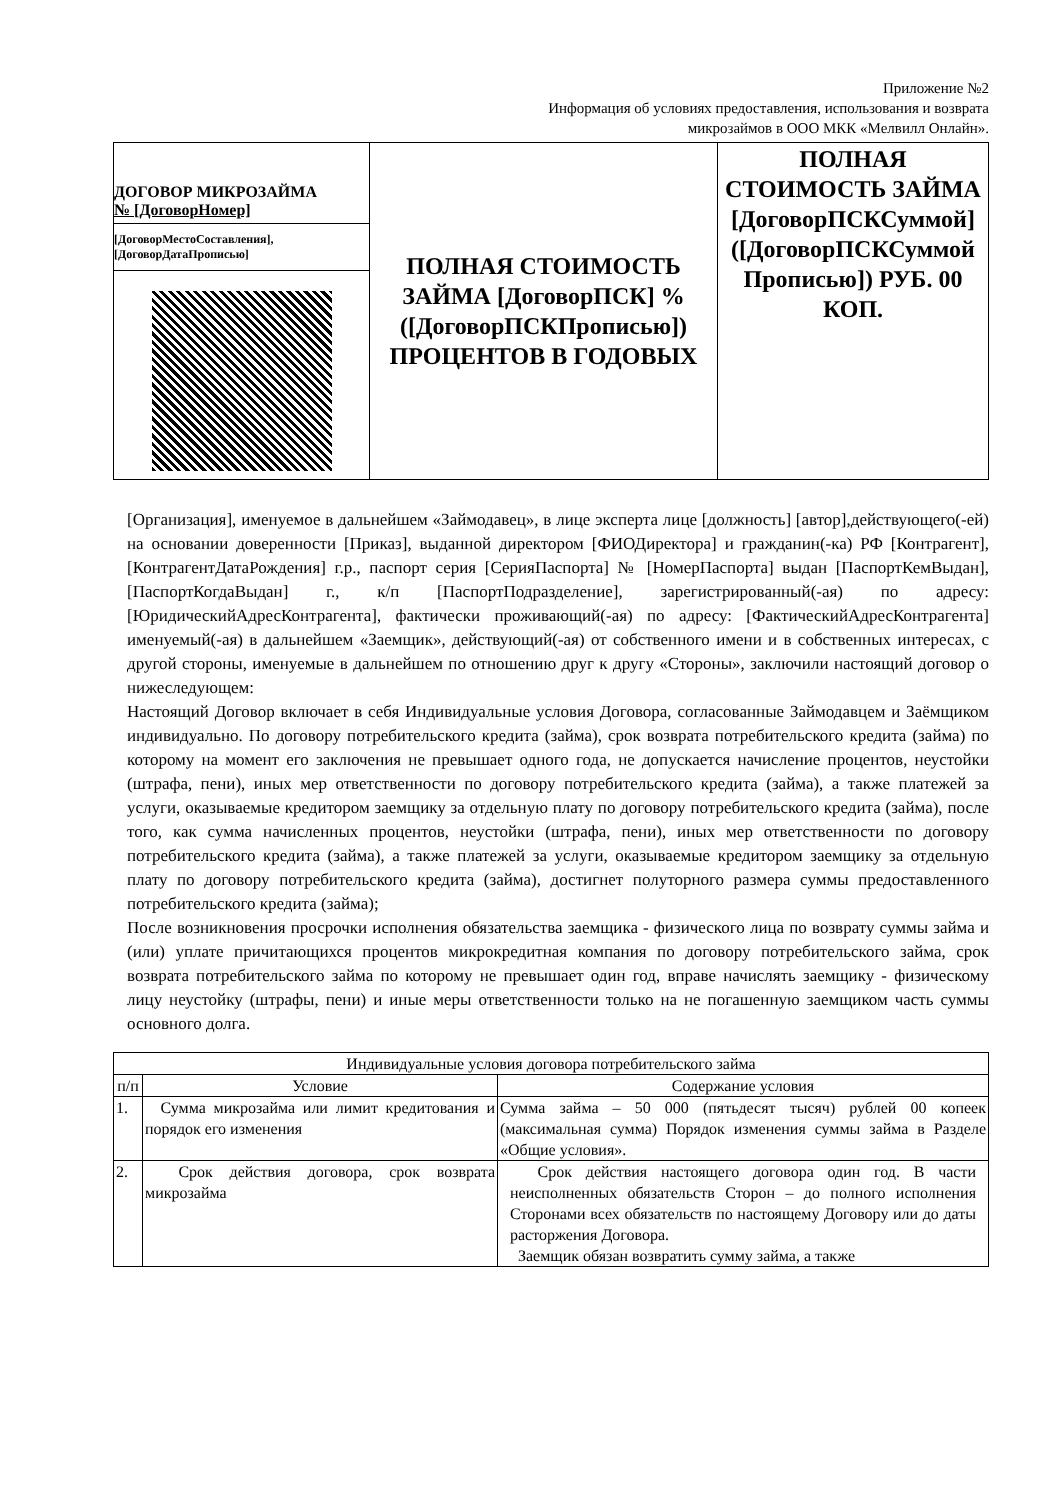Приложение №2
Информация об условиях предоставления, использования и возврата
микрозаймов в ООО МКК «Мелвилл Онлайн».
| ДОГОВОР МИКРОЗАЙМА № [ДоговорНомер] [ДоговорМестоСоставления], [ДоговорДатаПрописью] | ПОЛНАЯ СТОИМОСТЬ ЗАЙМА [ДоговорПСК] % ([ДоговорПСКПрописью]) ПРОЦЕНТОВ В ГОДОВЫХ | ПОЛНАЯ СТОИМОСТЬ ЗАЙМА [ДоговорПСКСуммой] ([ДоговорПСКСуммой Прописью]) РУБ. 00 КОП. |
[Организация], именуемое в дальнейшем «Займодавец», в лице эксперта лице [должность] [автор],действующего(-ей) на основании доверенности [Приказ], выданной директором [ФИОДиректора] и гражданин(-ка) РФ [Контрагент], [КонтрагентДатаРождения] г.р., паспорт серия [СерияПаспорта] № [НомерПаспорта] выдан [ПаспортКемВыдан], [ПаспортКогдаВыдан] г., к/п [ПаспортПодразделение], зарегистрированный(-ая) по адресу: [ЮридическийАдресКонтрагента], фактически проживающий(-ая) по адресу: [ФактическийАдресКонтрагента] именуемый(-ая) в дальнейшем «Заемщик», действующий(-ая) от собственного имени и в собственных интересах, с другой стороны, именуемые в дальнейшем по отношению друг к другу «Стороны», заключили настоящий договор о нижеследующем:
Настоящий Договор включает в себя Индивидуальные условия Договора, согласованные Займодавцем и Заёмщиком индивидуально. По договору потребительского кредита (займа), срок возврата потребительского кредита (займа) по которому на момент его заключения не превышает одного года, не допускается начисление процентов, неустойки (штрафа, пени), иных мер ответственности по договору потребительского кредита (займа), а также платежей за услуги, оказываемые кредитором заемщику за отдельную плату по договору потребительского кредита (займа), после того, как сумма начисленных процентов, неустойки (штрафа, пени), иных мер ответственности по договору потребительского кредита (займа), а также платежей за услуги, оказываемые кредитором заемщику за отдельную плату по договору потребительского кредита (займа), достигнет полуторного размера суммы предоставленного потребительского кредита (займа);
После возникновения просрочки исполнения обязательства заемщика - физического лица по возврату суммы займа и (или) уплате причитающихся процентов микрокредитная компания по договору потребительского займа, срок возврата потребительского займа по которому не превышает один год, вправе начислять заемщику - физическому лицу неустойку (штрафы, пени) и иные меры ответственности только на не погашенную заемщиком часть суммы основного долга.
| Индивидуальные условия договора потребительского займа | | |
| --- | --- | --- |
| п/п | Условие | Содержание условия |
| 1. | Сумма микрозайма или лимит кредитования и порядок его изменения | Сумма займа – 50 000 (пятьдесят тысяч) рублей 00 копеек (максимальная сумма) Порядок изменения суммы займа в Разделе «Общие условия». |
| 2. | Срок действия договора, срок возврата микрозайма | Срок действия настоящего договора один год. В части неисполненных обязательств Сторон – до полного исполнения Сторонами всех обязательств по настоящему Договору или до даты расторжения Договора. Заемщик обязан возвратить сумму займа, а также |